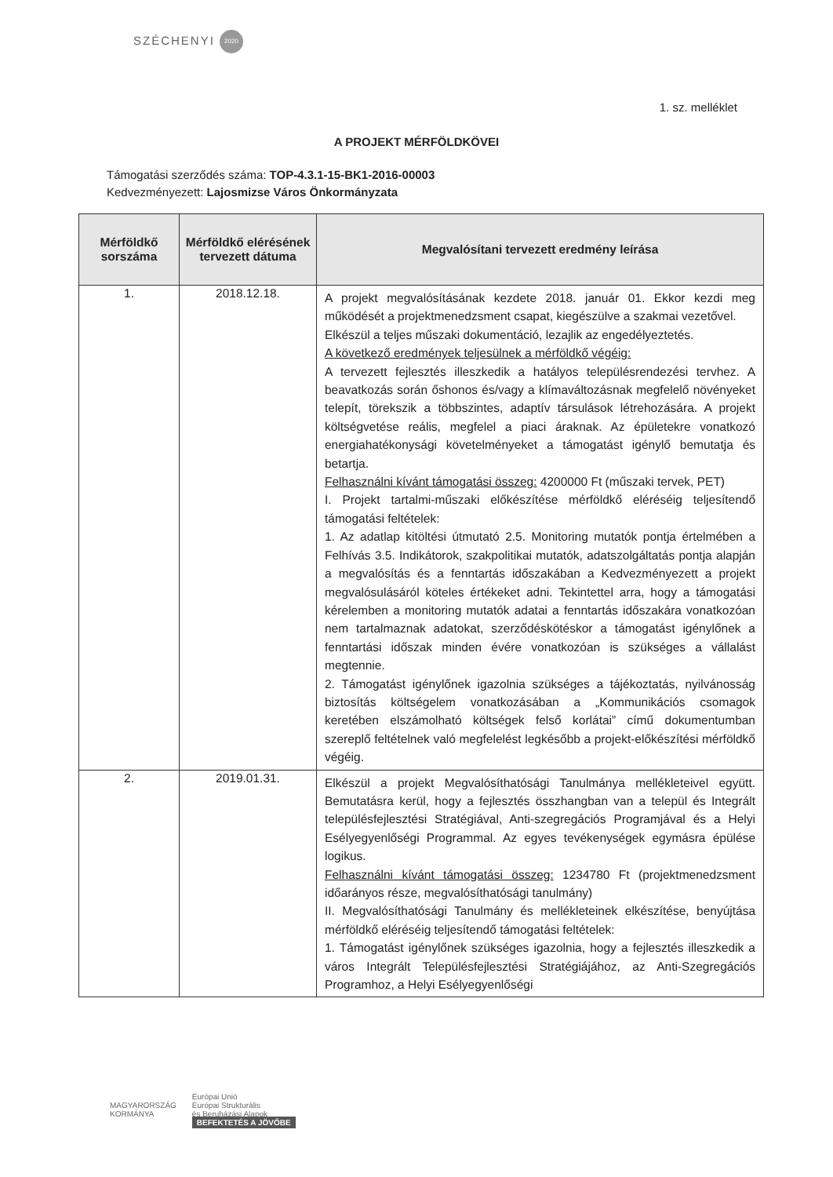SZÉCHENYI 2020
1. sz. melléklet
A PROJEKT MÉRFÖLDKÖVEI
Támogatási szerződés száma: TOP-4.3.1-15-BK1-2016-00003
Kedvezményezett: Lajosmizse Város Önkormányzata
| Mérföldkő sorszáma | Mérföldkő elérésének tervezett dátuma | Megvalósítani tervezett eredmény leírása |
| --- | --- | --- |
| 1. | 2018.12.18. | A projekt megvalósításának kezdete 2018. január 01. Ekkor kezdi meg működését a projektmenedzsment csapat, kiegészülve a szakmai vezetővel. Elkészül a teljes műszaki dokumentáció, lezajlik az engedélyeztetés. A következő eredmények teljesülnek a mérföldkő végéig: A tervezett fejlesztés illeszkedik a hatályos településrendezési tervhez. A beavatkozás során őshonos és/vagy a klímaváltozásnak megfelelő növényeket telepít, törekszik a többszintes, adaptív társulások létrehozására. A projekt költségvetése reális, megfelel a piaci áraknak. Az épületekre vonatkozó energiahatékonysági követelményeket a támogatást igénylő bemutatja és betartja. Felhasználni kívánt támogatási összeg: 4200000 Ft (műszaki tervek, PET) I. Projekt tartalmi-műszaki előkészítése mérföldkő eléréséig teljesítendő támogatási feltételek: 1. Az adatlap kitöltési útmutató 2.5. Monitoring mutatók pontja értelmében a Felhívás 3.5. Indikátorok, szakpolitikai mutatók, adatszolgáltatás pontja alapján a megvalósítás és a fenntartás időszakában a Kedvezményezett a projekt megvalósulásáról köteles értékeket adni. Tekintettel arra, hogy a támogatási kérelemben a monitoring mutatók adatai a fenntartás időszakára vonatkozóan nem tartalmaznak adatokat, szerződéskötéskor a támogatást igénylőnek a fenntartási időszak minden évére vonatkozóan is szükséges a vállalást megtennie. 2. Támogatást igénylőnek igazolnia szükséges a tájékoztatás, nyilvánosság biztosítás költségelem vonatkozásában a „Kommunikációs csomagok keretében elszámolható költségek felső korlátai” című dokumentumban szereplő feltételnek való megfelelést legkésőbb a projekt-előkészítési mérföldkő végéig. |
| 2. | 2019.01.31. | Elkészül a projekt Megvalósíthatósági Tanulmánya mellékleteivel együtt. Bemutatásra kerül, hogy a fejlesztés összhangban van a települ és Integrált településfejlesztési Stratégiával, Anti-szegregációs Programjával és a Helyi Esélyegyenlőségi Programmal. Az egyes tevékenységek egymásra épülése logikus. Felhasználni kívánt támogatási összeg: 1234780 Ft (projektmenedzsment időarányos része, megvalósíthatósági tanulmány) II. Megvalósíthatósági Tanulmány és mellékleteinek elkészítése, benyújtása mérföldkő eléréséig teljesítendő támogatási feltételek: 1. Támogatást igénylőnek szükséges igazolnia, hogy a fejlesztés illeszkedik a város Integrált Településfejlesztési Stratégiájához, az Anti-Szegregációs Programhoz, a Helyi Esélyegyenlőségi |
MAGYARORSZÁG
KORMÁNYA
Európai Unió
Európai Strukturális
és Beruházási Alapok
BEFEKTETÉS A JÖVŐBE